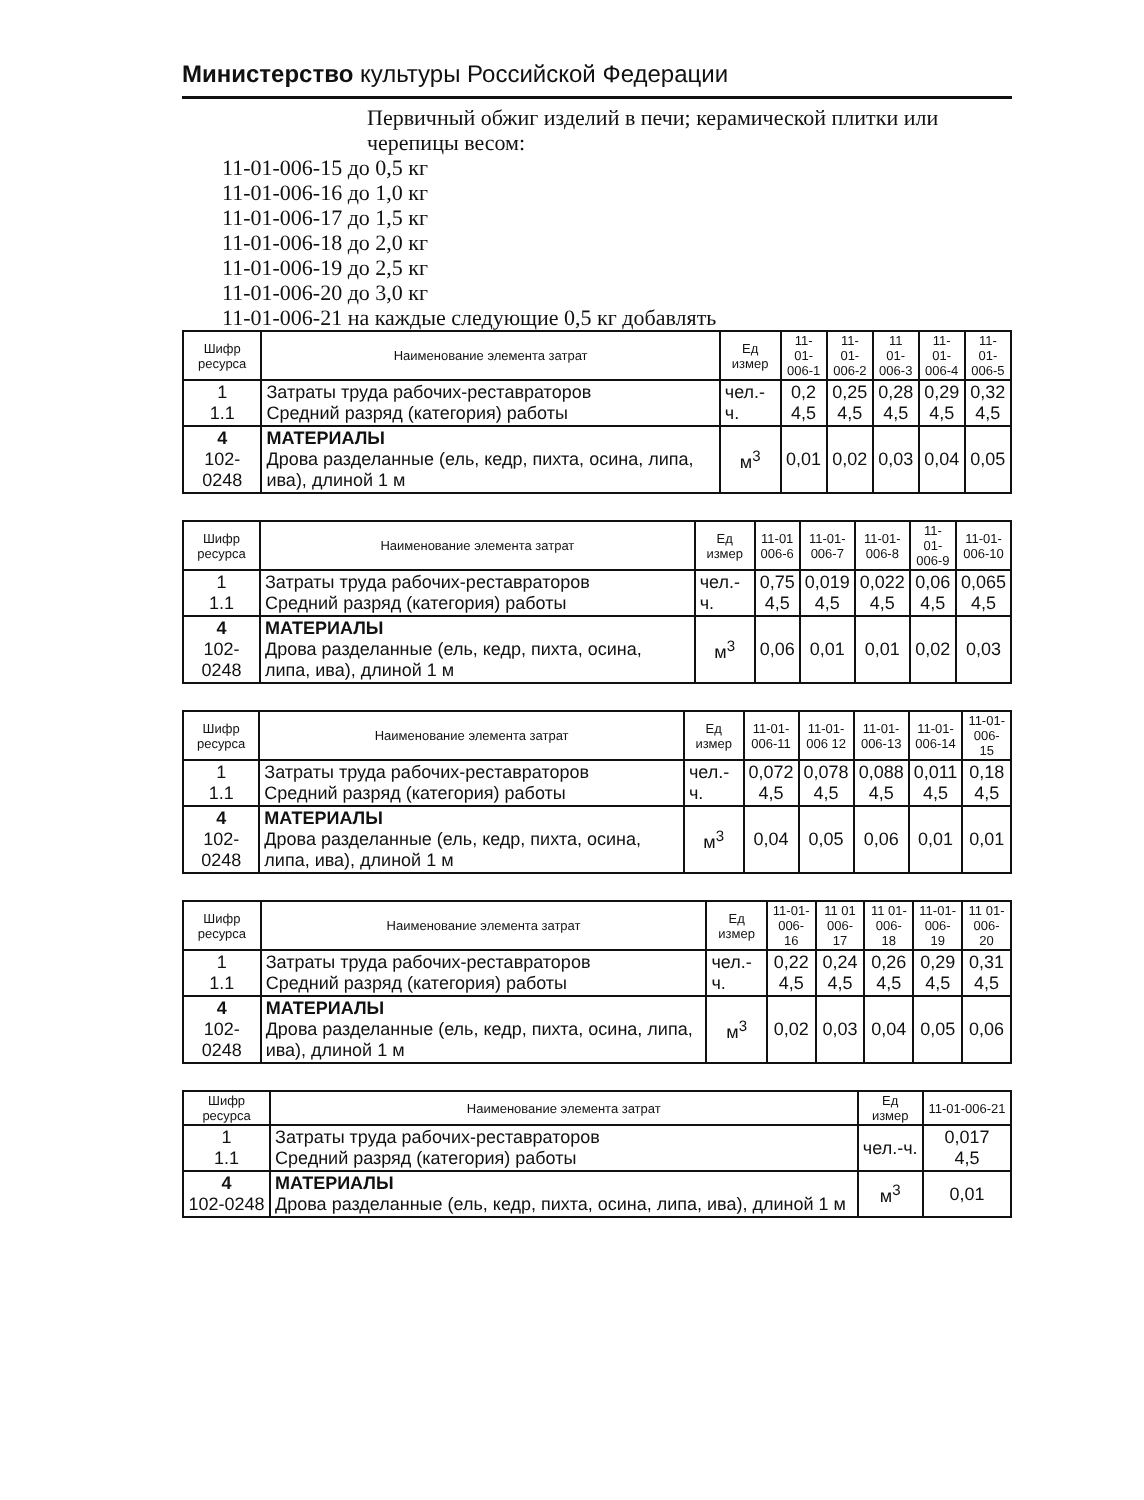Министерство культуры Российской Федерации
Первичный обжиг изделий в печи; керамической плитки или черепицы весом:
11-01-006-15 до 0,5 кг
11-01-006-16 до 1,0 кг
11-01-006-17 до 1,5 кг
11-01-006-18 до 2,0 кг
11-01-006-19 до 2,5 кг
11-01-006-20 до 3,0 кг
11-01-006-21 на каждые следующие 0,5 кг добавлять
| Шифр ресурса | Наименование элемента затрат | Ед измер | 11-01- 006-1 | 11-01- 006-2 | 11 01- 006-3 | 11-01- 006-4 | 11-01- 006-5 |
| --- | --- | --- | --- | --- | --- | --- | --- |
| 1 1.1 | Затраты труда рабочих-реставраторов Средний разряд (категория) работы | чел.-ч. | 0,2 4,5 | 0,25 4,5 | 0,28 4,5 | 0,29 4,5 | 0,32 4,5 |
| 4 102-0248 | МАТЕРИАЛЫ Дрова разделанные (ель, кедр, пихта, осина, липа, ива), длиной 1 м | м<sup>3</sup> | 0,01 | 0,02 | 0,03 | 0,04 | 0,05 |
| Шифр ресурса | Наименование элемента затрат | Ед измер | 11-01 006-6 | 11-01- 006-7 | 11-01- 006-8 | 11-01- 006-9 | 11-01- 006-10 |
| --- | --- | --- | --- | --- | --- | --- | --- |
| 1 1.1 | Затраты труда рабочих-реставраторов Средний разряд (категория) работы | чел.-ч. | 0,75 4,5 | 0,019 4,5 | 0,022 4,5 | 0,06 4,5 | 0,065 4,5 |
| 4 102-0248 | МАТЕРИАЛЫ Дрова разделанные (ель, кедр, пихта, осина, липа, ива), длиной 1 м | м<sup>3</sup> | 0,06 | 0,01 | 0,01 | 0,02 | 0,03 |
| Шифр ресурса | Наименование элемента затрат | Ед измер | 11-01- 006-11 | 11-01- 006 12 | 11-01- 006-13 | 11-01- 006-14 | 11-01- 006-15 |
| --- | --- | --- | --- | --- | --- | --- | --- |
| 1 1.1 | Затраты труда рабочих-реставраторов Средний разряд (категория) работы | чел.-ч. | 0,072 4,5 | 0,078 4,5 | 0,088 4,5 | 0,011 4,5 | 0,18 4,5 |
| 4 102-0248 | МАТЕРИАЛЫ Дрова разделанные (ель, кедр, пихта, осина, липа, ива), длиной 1 м | м<sup>3</sup> | 0,04 | 0,05 | 0,06 | 0,01 | 0,01 |
| Шифр ресурса | Наименование элемента затрат | Ед измер | 11-01- 006-16 | 11 01 006-17 | 11 01- 006-18 | 11-01- 006-19 | 11 01- 006-20 |
| --- | --- | --- | --- | --- | --- | --- | --- |
| 1 1.1 | Затраты труда рабочих-реставраторов Средний разряд (категория) работы | чел.-ч. | 0,22 4,5 | 0,24 4,5 | 0,26 4,5 | 0,29 4,5 | 0,31 4,5 |
| 4 102-0248 | МАТЕРИАЛЫ Дрова разделанные (ель, кедр, пихта, осина, липа, ива), длиной 1 м | м<sup>3</sup> | 0,02 | 0,03 | 0,04 | 0,05 | 0,06 |
| Шифр ресурса | Наименование элемента затрат | Ед измер | 11-01-006-21 |
| --- | --- | --- | --- |
| 1 1.1 | Затраты труда рабочих-реставраторов Средний разряд (категория) работы | чел.-ч. | 0,017 4,5 |
| 4 102-0248 | МАТЕРИАЛЫ Дрова разделанные (ель, кедр, пихта, осина, липа, ива), длиной 1 м | м<sup>3</sup> | 0,01 |